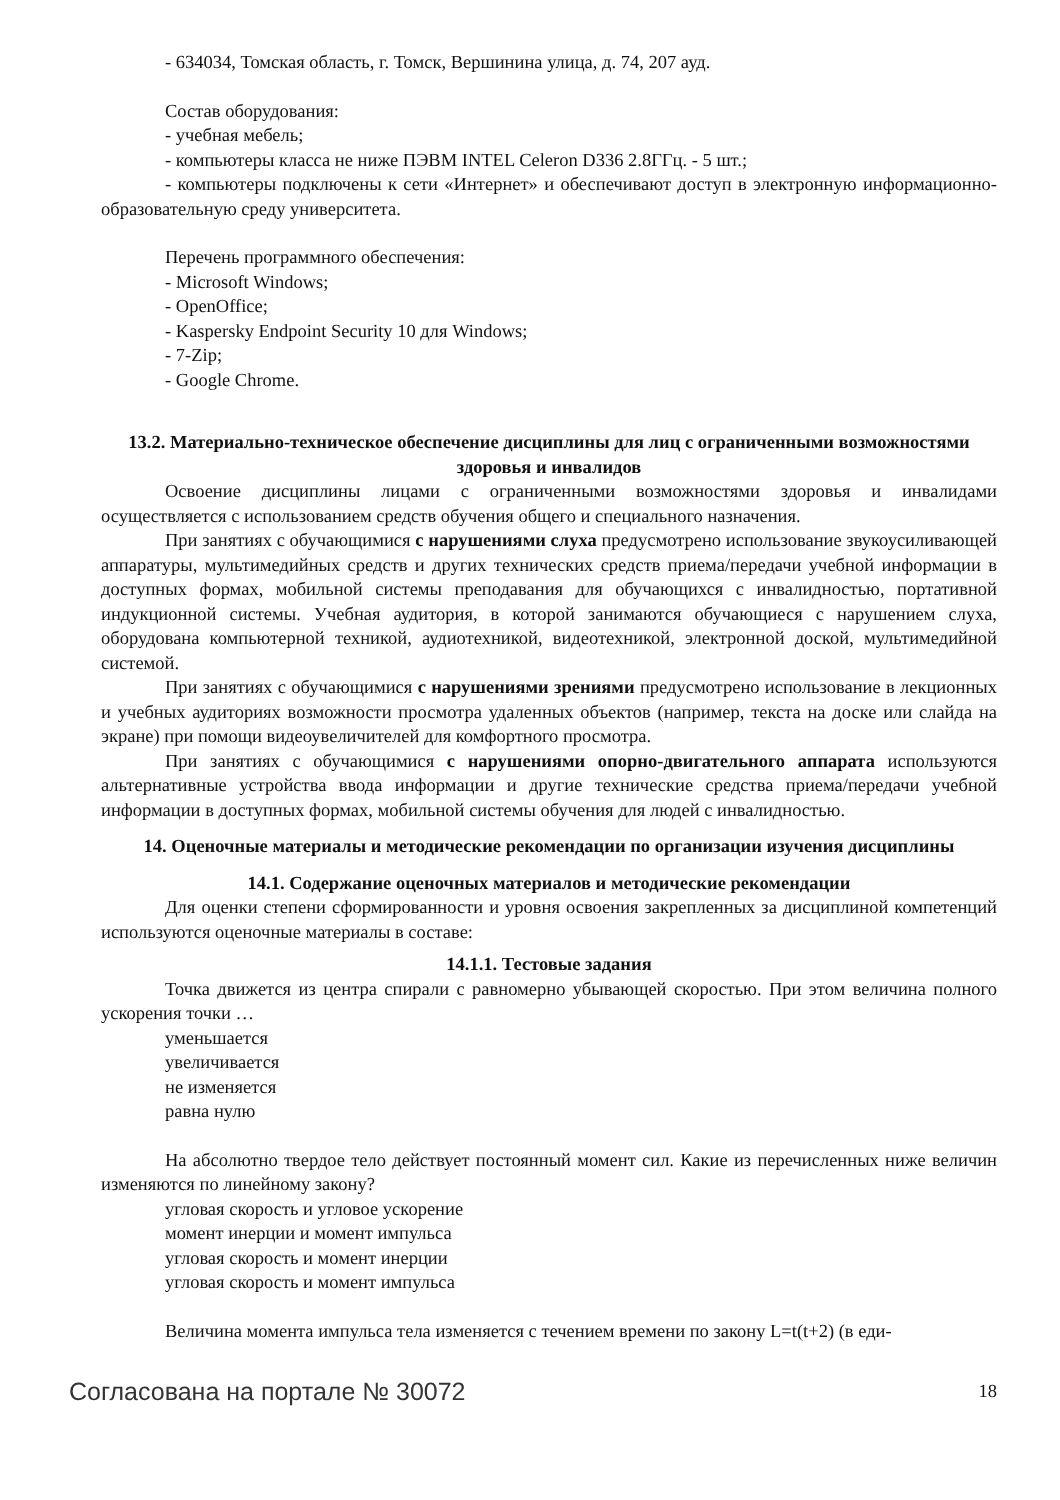- 634034, Томская область, г. Томск, Вершинина улица, д. 74, 207 ауд.
Состав оборудования:
- учебная мебель;
- компьютеры класса не ниже ПЭВМ INTEL Celeron D336 2.8ГГц. - 5 шт.;
- компьютеры подключены к сети «Интернет» и обеспечивают доступ в электронную информационно-образовательную среду университета.
Перечень программного обеспечения:
- Microsoft Windows;
- OpenOffice;
- Kaspersky Endpoint Security 10 для Windows;
- 7-Zip;
- Google Chrome.
13.2. Материально-техническое обеспечение дисциплины для лиц с ограниченными возможностями здоровья и инвалидов
Освоение дисциплины лицами с ограниченными возможностями здоровья и инвалидами осуществляется с использованием средств обучения общего и специального назначения.
При занятиях с обучающимися с нарушениями слуха предусмотрено использование звукоусиливающей аппаратуры, мультимедийных средств и других технических средств приема/передачи учебной информации в доступных формах, мобильной системы преподавания для обучающихся с инвалидностью, портативной индукционной системы. Учебная аудитория, в которой занимаются обучающиеся с нарушением слуха, оборудована компьютерной техникой, аудиотехникой, видеотехникой, электронной доской, мультимедийной системой.
При занятиях с обучающимися с нарушениями зрениями предусмотрено использование в лекционных и учебных аудиториях возможности просмотра удаленных объектов (например, текста на доске или слайда на экране) при помощи видеоувеличителей для комфортного просмотра.
При занятиях с обучающимися с нарушениями опорно-двигательного аппарата используются альтернативные устройства ввода информации и другие технические средства приема/передачи учебной информации в доступных формах, мобильной системы обучения для людей с инвалидностью.
14. Оценочные материалы и методические рекомендации по организации изучения дисциплины
14.1. Содержание оценочных материалов и методические рекомендации
Для оценки степени сформированности и уровня освоения закрепленных за дисциплиной компетенций используются оценочные материалы в составе:
14.1.1. Тестовые задания
Точка движется из центра спирали с равномерно убывающей скоростью. При этом величина полного ускорения точки …
уменьшается
увеличивается
не изменяется
равна нулю
На абсолютно твердое тело действует постоянный момент сил. Какие из перечисленных ниже величин изменяются по линейному закону?
угловая скорость и угловое ускорение
момент инерции и момент импульса
угловая скорость и момент инерции
угловая скорость и момент импульса
Величина момента импульса тела изменяется с течением времени по закону L=t(t+2) (в еди-
Согласована на портале № 30072 18